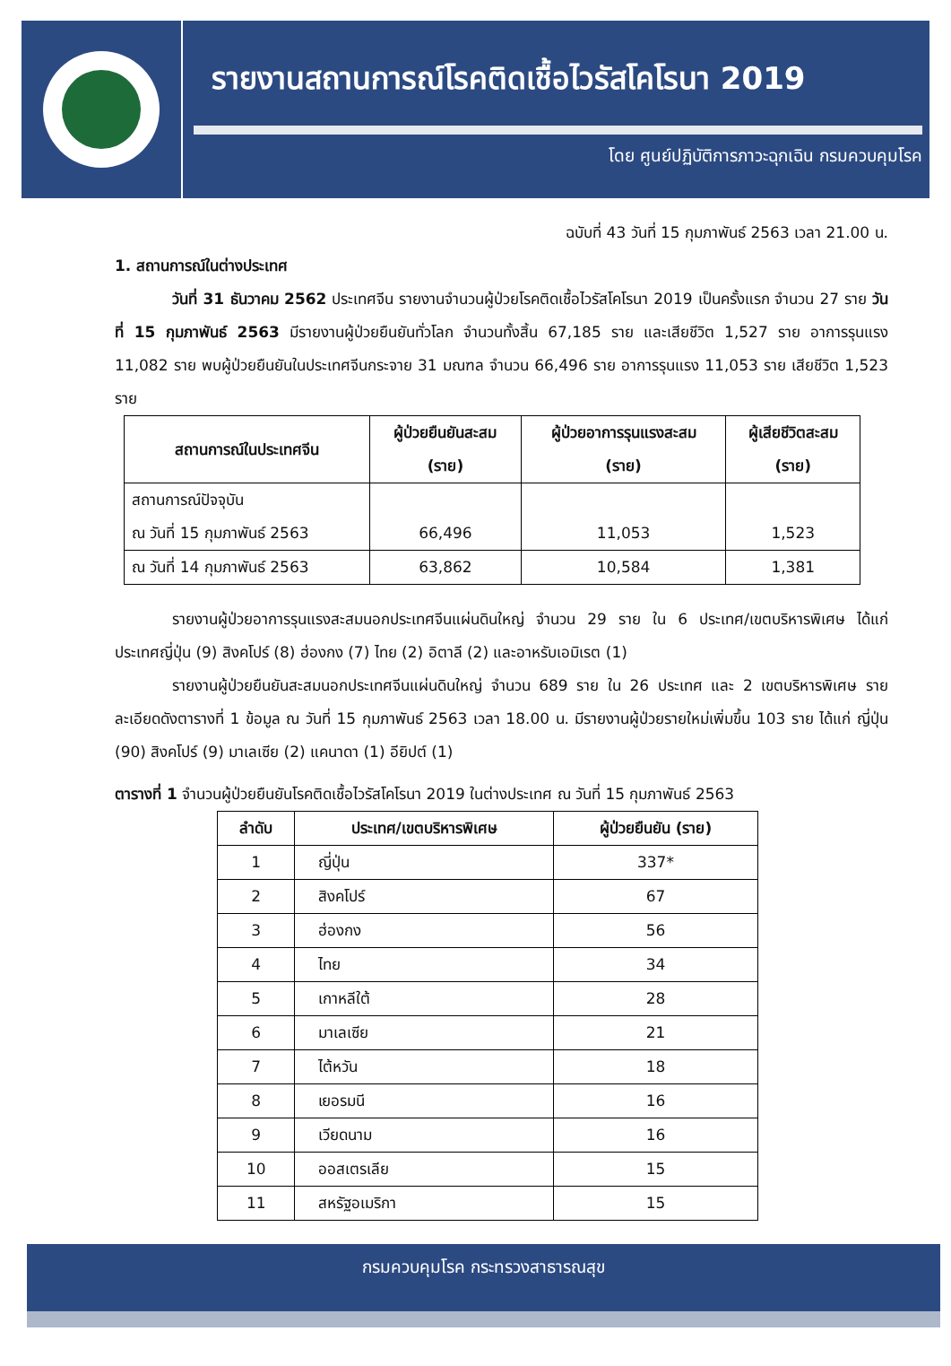รายงานสถานการณ์โรคติดเชื้อไวรัสโคโรนา 2019
โดย ศูนย์ปฏิบัติการภาวะฉุกเฉิน กรมควบคุมโรค
ฉบับที่ 43 วันที่ 15 กุมภาพันธ์ 2563 เวลา 21.00 น.
1. สถานการณ์ในต่างประเทศ
วันที่ 31 ธันวาคม 2562 ประเทศจีน รายงานจำนวนผู้ป่วยโรคติดเชื้อไวรัสโคโรนา 2019 เป็นครั้งแรก จำนวน 27 ราย วันที่ 15 กุมภาพันธ์ 2563 มีรายงานผู้ป่วยยืนยันทั่วโลก จำนวนทั้งสิ้น 67,185 ราย และเสียชีวิต 1,527 ราย อาการรุนแรง 11,082 ราย พบผู้ป่วยยืนยันในประเทศจีนกระจาย 31 มณฑล จำนวน 66,496 ราย อาการรุนแรง 11,053 ราย เสียชีวิต 1,523 ราย
| สถานการณ์ในประเทศจีน | ผู้ป่วยยืนยันสะสม (ราย) | ผู้ป่วยอาการรุนแรงสะสม (ราย) | ผู้เสียชีวิตสะสม (ราย) |
| --- | --- | --- | --- |
| สถานการณ์ปัจจุบัน ณ วันที่ 15 กุมภาพันธ์ 2563 | 66,496 | 11,053 | 1,523 |
| ณ วันที่ 14 กุมภาพันธ์ 2563 | 63,862 | 10,584 | 1,381 |
รายงานผู้ป่วยอาการรุนแรงสะสมนอกประเทศจีนแผ่นดินใหญ่ จำนวน 29 ราย ใน 6 ประเทศ/เขตบริหารพิเศษ ได้แก่ ประเทศญี่ปุ่น (9) สิงคโปร์ (8) ฮ่องกง (7) ไทย (2) อิตาลี (2) และอาหรับเอมิเรต (1)
รายงานผู้ป่วยยืนยันสะสมนอกประเทศจีนแผ่นดินใหญ่ จำนวน 689 ราย ใน 26 ประเทศ และ 2 เขตบริหารพิเศษ รายละเอียดดังตารางที่ 1 ข้อมูล ณ วันที่ 15 กุมภาพันธ์ 2563 เวลา 18.00 น. มีรายงานผู้ป่วยรายใหม่เพิ่มขึ้น 103 ราย ได้แก่ ญี่ปุ่น (90) สิงคโปร์ (9) มาเลเซีย (2) แคนาดา (1) อียิปต์ (1)
ตารางที่ 1 จำนวนผู้ป่วยยืนยันโรคติดเชื้อไวรัสโคโรนา 2019 ในต่างประเทศ ณ วันที่ 15 กุมภาพันธ์ 2563
| ลำดับ | ประเทศ/เขตบริหารพิเศษ | ผู้ป่วยยืนยัน (ราย) |
| --- | --- | --- |
| 1 | ญี่ปุ่น | 337* |
| 2 | สิงคโปร์ | 67 |
| 3 | ฮ่องกง | 56 |
| 4 | ไทย | 34 |
| 5 | เกาหลีใต้ | 28 |
| 6 | มาเลเซีย | 21 |
| 7 | ไต้หวัน | 18 |
| 8 | เยอรมนี | 16 |
| 9 | เวียดนาม | 16 |
| 10 | ออสเตรเลีย | 15 |
| 11 | สหรัฐอเมริกา | 15 |
กรมควบคุมโรค กระทรวงสาธารณสุข